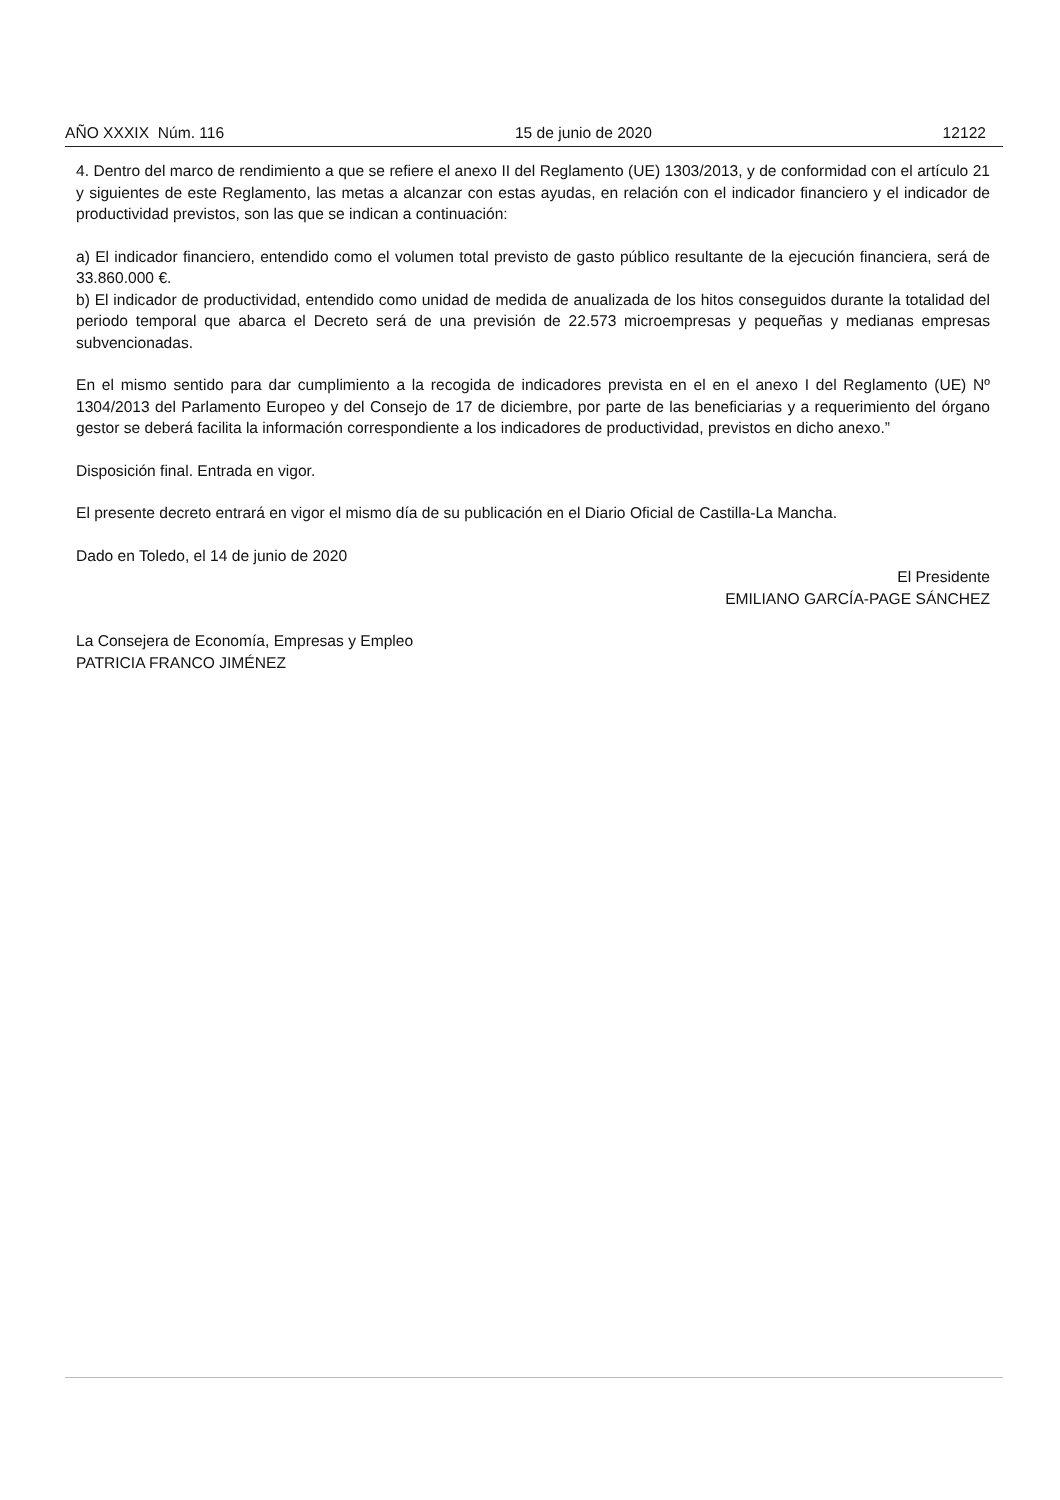AÑO XXXIX Núm. 116 15 de junio de 2020 12122
4. Dentro del marco de rendimiento a que se refiere el anexo II del Reglamento (UE) 1303/2013, y de conformidad con el artículo 21 y siguientes de este Reglamento, las metas a alcanzar con estas ayudas, en relación con el indicador financiero y el indicador de productividad previstos, son las que se indican a continuación:
a) El indicador financiero, entendido como el volumen total previsto de gasto público resultante de la ejecución financiera, será de 33.860.000 €.
b) El indicador de productividad, entendido como unidad de medida de anualizada de los hitos conseguidos durante la totalidad del periodo temporal que abarca el Decreto será de una previsión de 22.573 microempresas y pequeñas y medianas empresas subvencionadas.
En el mismo sentido para dar cumplimiento a la recogida de indicadores prevista en el en el anexo I del Reglamento (UE) Nº 1304/2013 del Parlamento Europeo y del Consejo de 17 de diciembre, por parte de las beneficiarias y a requerimiento del órgano gestor se deberá facilita la información correspondiente a los indicadores de productividad, previstos en dicho anexo.”
Disposición final. Entrada en vigor.
El presente decreto entrará en vigor el mismo día de su publicación en el Diario Oficial de Castilla-La Mancha.
Dado en Toledo, el 14 de junio de 2020
El Presidente
EMILIANO GARCÍA-PAGE SÁNCHEZ
La Consejera de Economía, Empresas y Empleo
PATRICIA FRANCO JIMÉNEZ